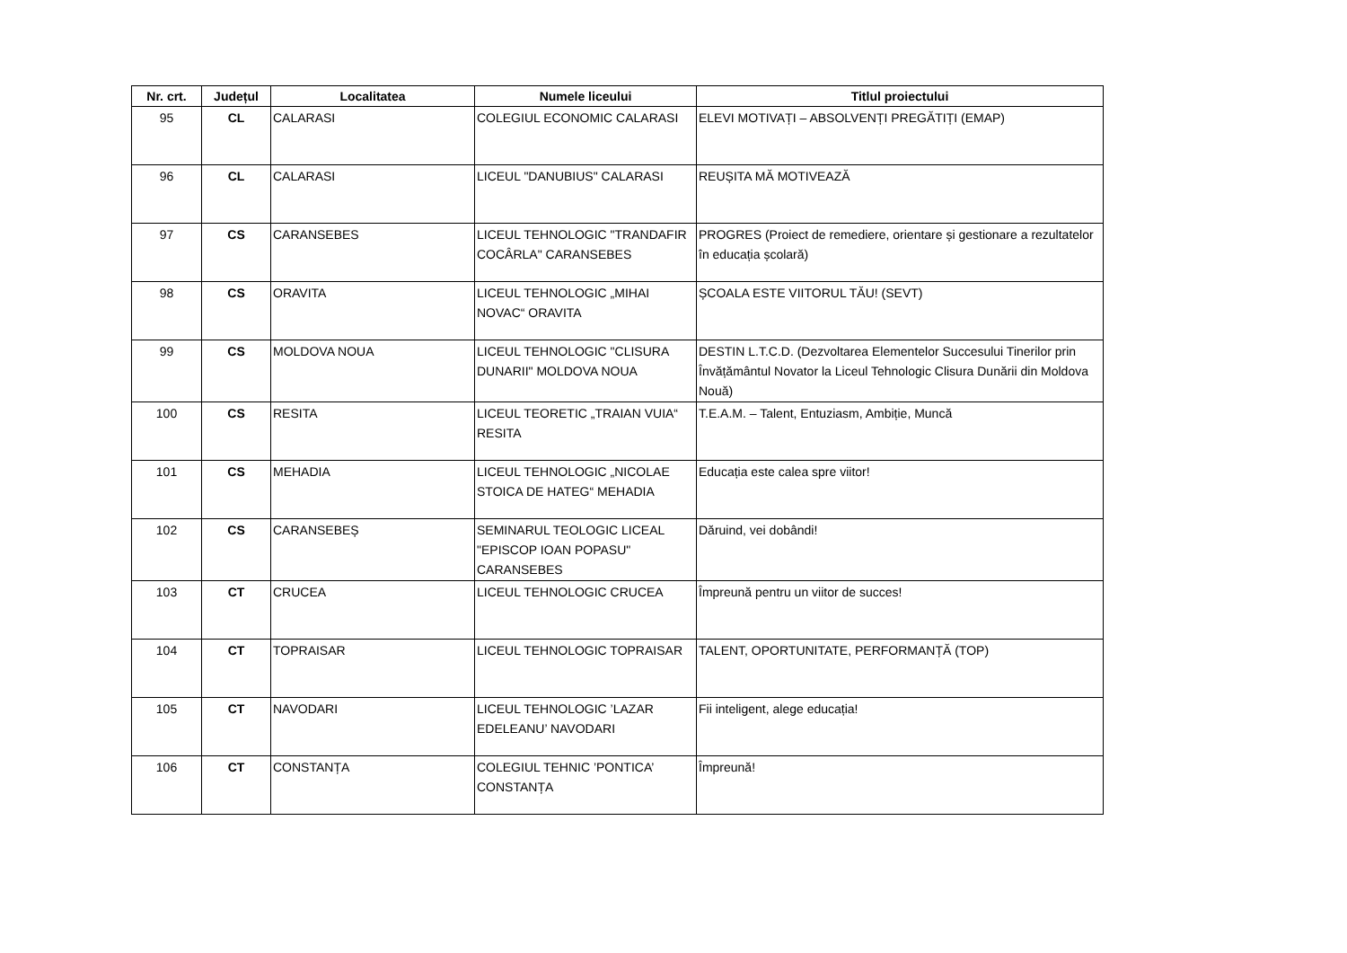| Nr. crt. | Județul | Localitatea | Numele liceului | Titlul proiectului |
| --- | --- | --- | --- | --- |
| 95 | CL | CALARASI | COLEGIUL ECONOMIC CALARASI | ELEVI MOTIVAȚI – ABSOLVENȚI PREGĂTIȚI (EMAP) |
| 96 | CL | CALARASI | LICEUL "DANUBIUS" CALARASI | REUȘITA MĂ MOTIVEAZĂ |
| 97 | CS | CARANSEBES | LICEUL TEHNOLOGIC "TRANDAFIR COCÂRLA" CARANSEBES | PROGRES (Proiect de remediere, orientare și gestionare a rezultatelor în educația școlară) |
| 98 | CS | ORAVITA | LICEUL TEHNOLOGIC „MIHAI NOVAC“ ORAVITA | ȘCOALA ESTE VIITORUL TĂU! (SEVT) |
| 99 | CS | MOLDOVA NOUA | LICEUL TEHNOLOGIC "CLISURA DUNARII" MOLDOVA NOUA | DESTIN L.T.C.D. (Dezvoltarea Elementelor Succesului Tinerilor prin Învățământul Novator la Liceul Tehnologic Clisura Dunării din Moldova Nouă) |
| 100 | CS | RESITA | LICEUL TEORETIC „TRAIAN VUIA“ RESITA | T.E.A.M. – Talent, Entuziasm, Ambiție, Muncă |
| 101 | CS | MEHADIA | LICEUL TEHNOLOGIC „NICOLAE STOICA DE HATEG“ MEHADIA | Educația este calea spre viitor! |
| 102 | CS | CARANSEBEȘ | SEMINARUL TEOLOGIC LICEAL "EPISCOP IOAN POPASU" CARANSEBES | Dăruind, vei dobândi! |
| 103 | CT | CRUCEA | LICEUL TEHNOLOGIC CRUCEA | Împreună pentru un viitor de succes! |
| 104 | CT | TOPRAISAR | LICEUL TEHNOLOGIC TOPRAISAR | TALENT, OPORTUNITATE, PERFORMANȚĂ (TOP) |
| 105 | CT | NAVODARI | LICEUL TEHNOLOGIC ’LAZAR EDELEANU’ NAVODARI | Fii inteligent, alege educația! |
| 106 | CT | CONSTANȚA | COLEGIUL TEHNIC ’PONTICA’ CONSTANȚA | Împreună! |